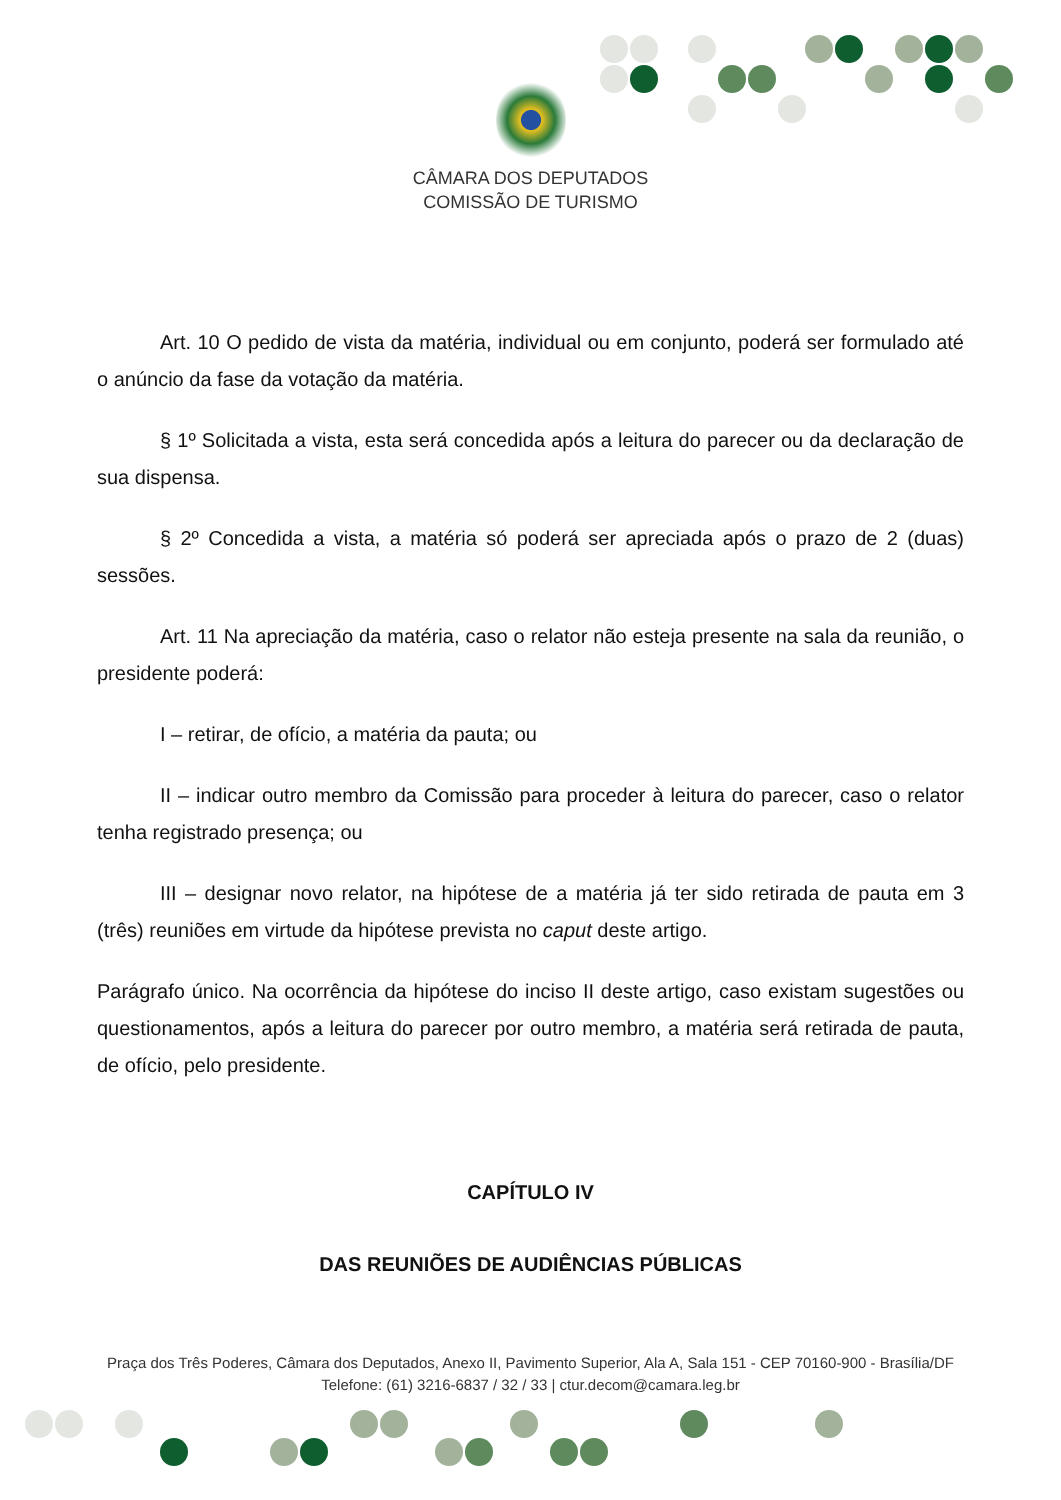CÂMARA DOS DEPUTADOS
COMISSÃO DE TURISMO
Art. 10 O pedido de vista da matéria, individual ou em conjunto, poderá ser formulado até o anúncio da fase da votação da matéria.
§ 1º Solicitada a vista, esta será concedida após a leitura do parecer ou da declaração de sua dispensa.
§ 2º Concedida a vista, a matéria só poderá ser apreciada após o prazo de 2 (duas) sessões.
Art. 11 Na apreciação da matéria, caso o relator não esteja presente na sala da reunião, o presidente poderá:
I – retirar, de ofício, a matéria da pauta; ou
II – indicar outro membro da Comissão para proceder à leitura do parecer, caso o relator tenha registrado presença; ou
III – designar novo relator, na hipótese de a matéria já ter sido retirada de pauta em 3 (três) reuniões em virtude da hipótese prevista no caput deste artigo.
Parágrafo único. Na ocorrência da hipótese do inciso II deste artigo, caso existam sugestões ou questionamentos, após a leitura do parecer por outro membro, a matéria será retirada de pauta, de ofício, pelo presidente.
CAPÍTULO IV
DAS REUNIÕES DE AUDIÊNCIAS PÚBLICAS
Praça dos Três Poderes, Câmara dos Deputados, Anexo II, Pavimento Superior, Ala A, Sala 151 - CEP 70160-900 - Brasília/DF
Telefone: (61) 3216-6837 / 32 / 33 | ctur.decom@camara.leg.br